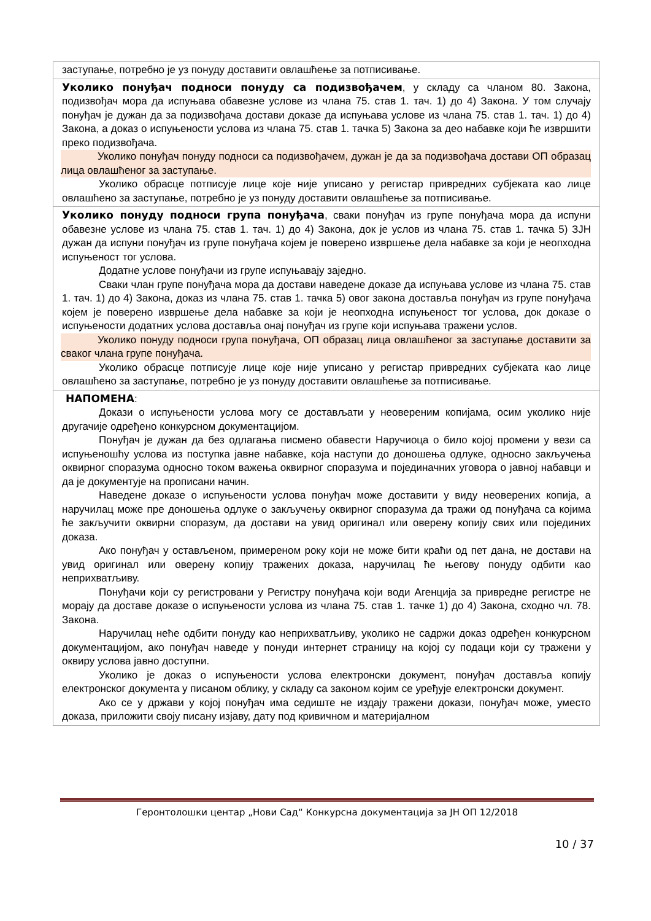| заступање, потребно је уз понуду доставити овлашћење за потписивање. |
| Уколико понуђач подноси понуду са подизвођачем , у складу са чланом 80. Закона, подизвођач мора да испуњава обавезне услове из члана 75. став 1. тач. 1) до 4) Закона. У том случају понуђач је дужан да за подизвођача достави доказе да испуњава услове из члана 75. став 1. тач. 1) до 4) Закона, а доказ о испуњености услова из члана 75. став 1. тачка 5) Закона за део набавке који ће извршити преко подизвођача. Уколико понуђач понуду подноси са подизвођачем, дужан је да за подизвођача достави ОП образац лица овлашћеног за заступање. Уколико обрасце потписује лице које није уписано у регистар привредних субјеката као лице овлашћено за заступање, потребно је уз понуду доставити овлашћење за потписивање. |
| Уколико понуду подноси група понуђача , сваки понуђач из групе понуђача мора да испуни обавезне услове из члана 75. став 1. тач. 1) до 4) Закона, док је услов из члана 75. став 1. тачка 5) ЗЈН дужан да испуни понуђач из групе понуђача којем је поверено извршење дела набавке за који је неопходна испуњеност тог услова. Додатне услове понуђачи из групе испуњавају заједно. Сваки члан групе понуђача мора да достави наведене доказе да испуњава услове из члана 75. став 1. тач. 1) до 4) Закона, доказ из члана 75. став 1. тачка 5) овог закона доставља понуђач из групе понуђача којем је поверено извршење дела набавке за који је неопходна испуњеност тог услова, док доказе о испуњености додатних услова доставља онај понуђач из групе који испуњава тражени услов. Уколико понуду подноси група понуђача, ОП образац лица овлашћеног за заступање доставити за сваког члана групе понуђача. Уколико обрасце потписује лице које није уписано у регистар привредних субјеката као лице овлашћено за заступање, потребно је уз понуду доставити овлашћење за потписивање. |
| НАПОМЕНА : Докази о испуњености услова могу се достављати у неовереним копијама, осим уколико није другачије одређено конкурсном документацијом. Понуђач је дужан да без одлагања писмено обавести Наручиоца о било којој промени у вези са испуњеношћу услова из поступка јавне набавке, која наступи до доношења одлуке, односно закључења оквирног споразума односно током важења оквирног споразума и појединачних уговора о јавној набавци и да је документује на прописани начин. Наведене доказе о испуњености услова понуђач може доставити у виду неоверених копија, а наручилац може пре доношења одлуке о закључењу оквирног споразума да тражи од понуђача са којима ће закључити оквирни споразум, да достави на увид оригинал или оверену копију свих или појединих доказа. Ако понуђач у остављеном, примереном року који не може бити краћи од пет дана, не достави на увид оригинал или оверену копију тражених доказа, наручилац ће његову понуду одбити као неприхватљиву. Понуђачи који су регистровани у Регистру понуђача који води Агенција за привредне регистре не морају да доставе доказе о испуњености услова из члана 75. став 1. тачке 1) до 4) Закона, сходно чл. 78. Закона. Наручилац неће одбити понуду као неприхватљиву, уколико не садржи доказ одређен конкурсном документацијом, ако понуђач наведе у понуди интернет страницу на којој су подаци који су тражени у оквиру услова јавно доступни. Уколико је доказ о испуњености услова електронски документ, понуђач доставља копију електронског документа у писаном облику, у складу са законом којим се уређује електронски документ. Ако се у држави у којој понуђач има седиште не издају тражени докази, понуђач може, уместо доказа, приложити своју писану изјаву, дату под кривичном и материјалном |
Геронтолошки центар „Нови Сад“ Конкурсна документација за ЈН ОП 12/2018
10 / 37